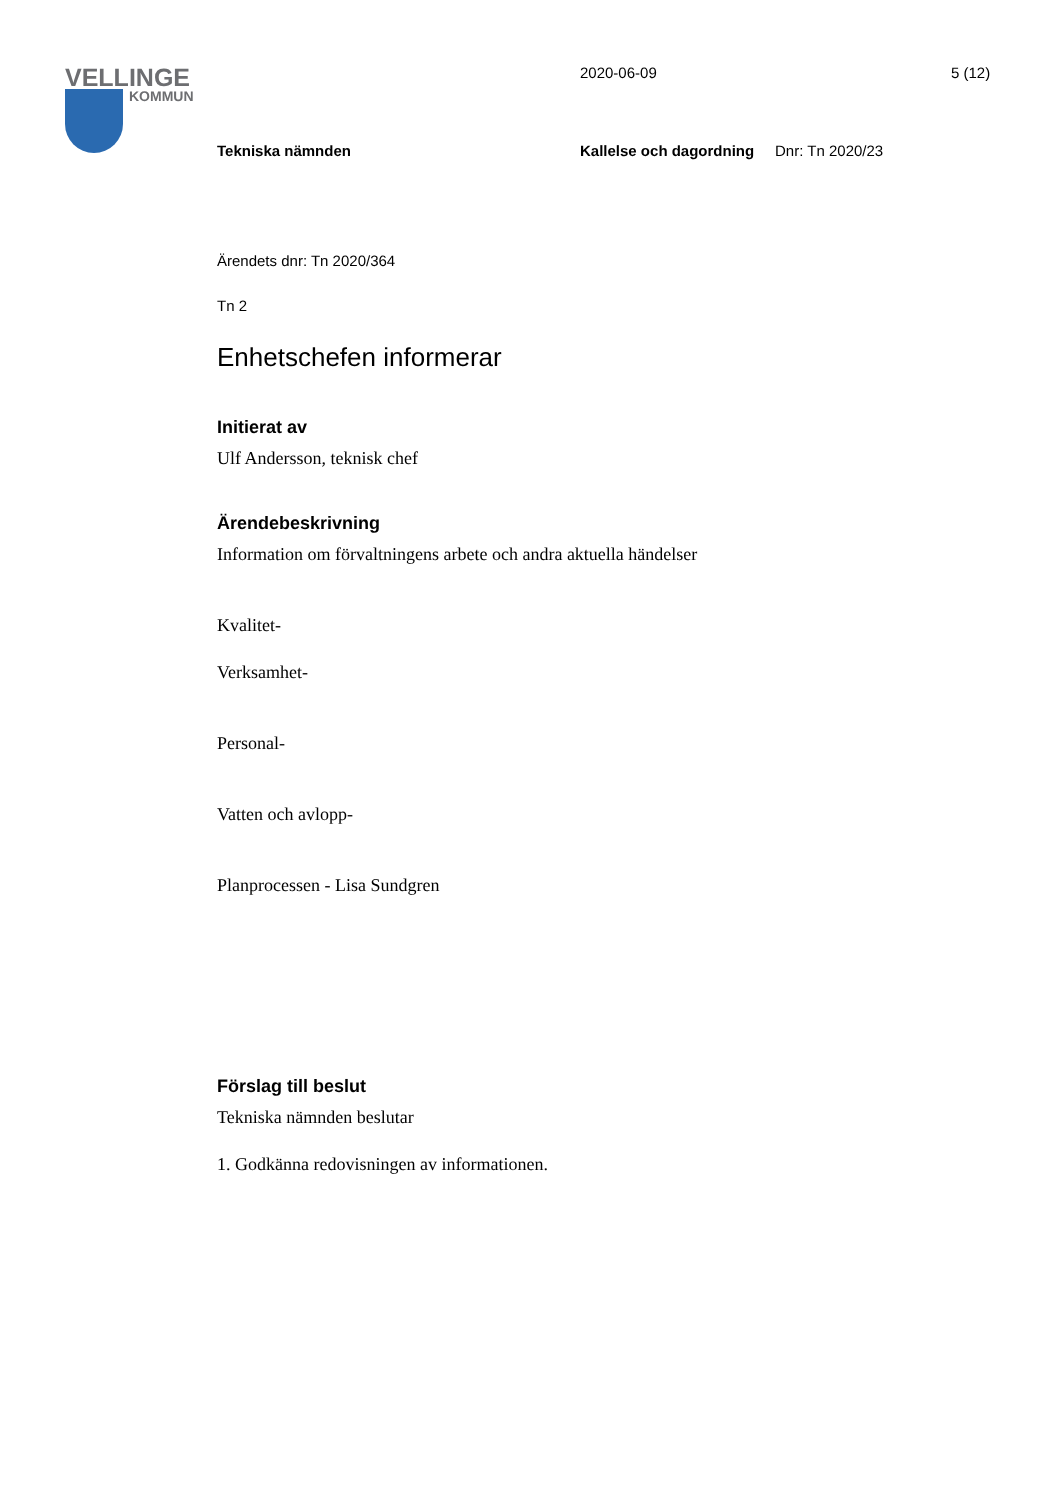VELLINGE
KOMMUN
2020-06-09 5 (12)
Tekniska nämnden Kallelse och dagordning Dnr: Tn 2020/23
Ärendets dnr: Tn 2020/364
Tn 2
Enhetschefen informerar
Initierat av
Ulf Andersson, teknisk chef
Ärendebeskrivning
Information om förvaltningens arbete och andra aktuella händelser
Kvalitet-
Verksamhet-
Personal-
Vatten och avlopp-
Planprocessen - Lisa Sundgren
Förslag till beslut
Tekniska nämnden beslutar
1. Godkänna redovisningen av informationen.